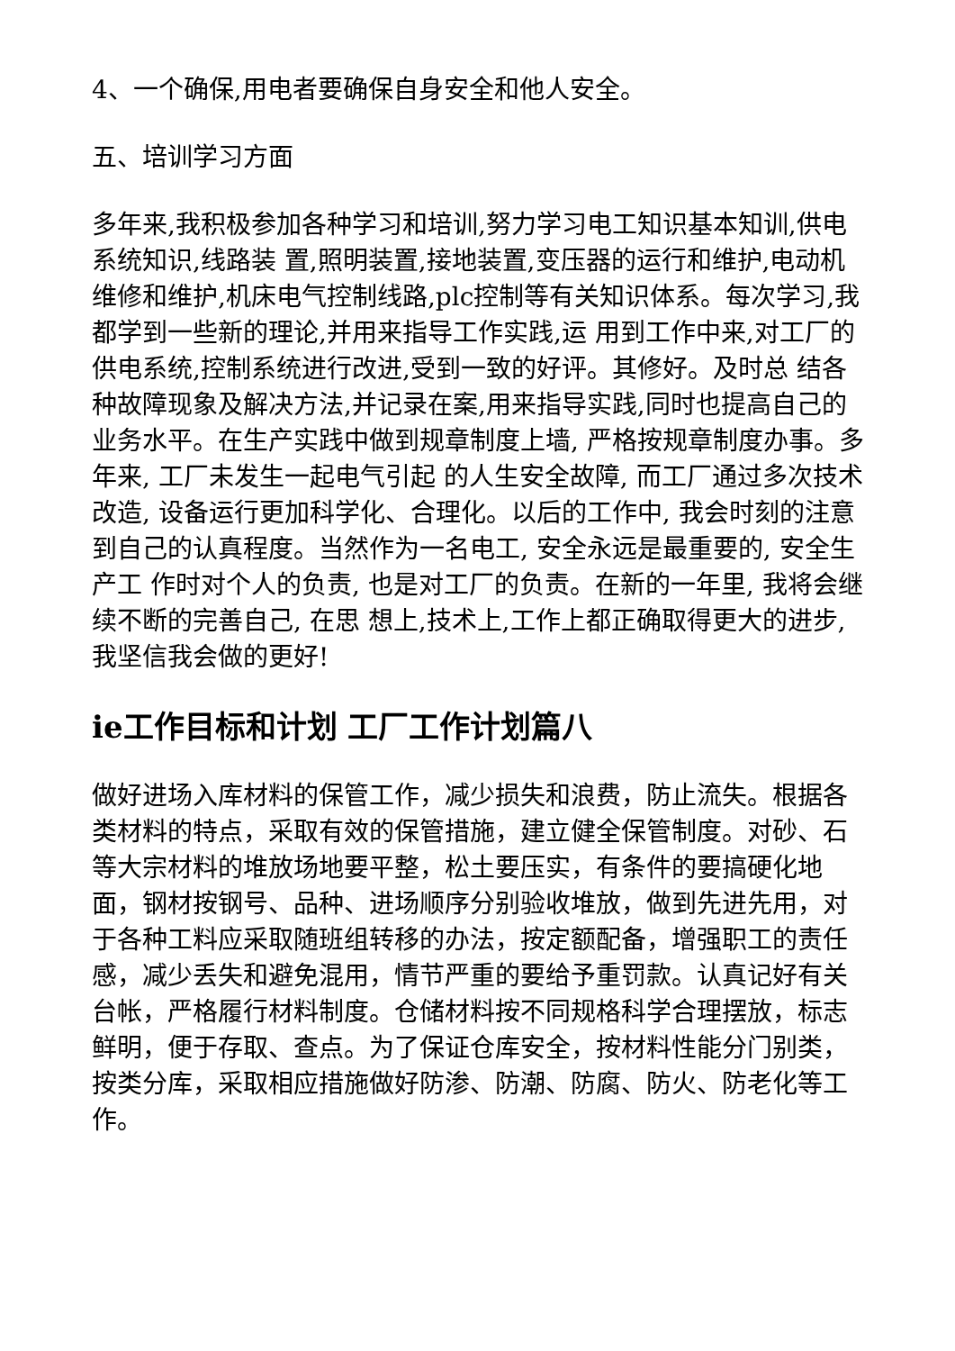4、一个确保,用电者要确保自身安全和他人安全。
五、培训学习方面
多年来,我积极参加各种学习和培训,努力学习电工知识基本知训,供电系统知识,线路装 置,照明装置,接地装置,变压器的运行和维护,电动机维修和维护,机床电气控制线路,plc控制等有关知识体系。每次学习,我都学到一些新的理论,并用来指导工作实践,运 用到工作中来,对工厂的供电系统,控制系统进行改进,受到一致的好评。其修好。及时总 结各种故障现象及解决方法,并记录在案,用来指导实践,同时也提高自己的业务水平。在生产实践中做到规章制度上墙, 严格按规章制度办事。多年来, 工厂未发生一起电气引起 的人生安全故障, 而工厂通过多次技术改造, 设备运行更加科学化、合理化。以后的工作中, 我会时刻的注意到自己的认真程度。当然作为一名电工, 安全永远是最重要的, 安全生产工 作时对个人的负责, 也是对工厂的负责。在新的一年里, 我将会继续不断的完善自己, 在思 想上,技术上,工作上都正确取得更大的进步,我坚信我会做的更好!
ie工作目标和计划 工厂工作计划篇八
做好进场入库材料的保管工作，减少损失和浪费，防止流失。根据各类材料的特点，采取有效的保管措施，建立健全保管制度。对砂、石等大宗材料的堆放场地要平整，松土要压实，有条件的要搞硬化地面，钢材按钢号、品种、进场顺序分别验收堆放，做到先进先用，对于各种工料应采取随班组转移的办法，按定额配备，增强职工的责任感，减少丢失和避免混用，情节严重的要给予重罚款。认真记好有关台帐，严格履行材料制度。仓储材料按不同规格科学合理摆放，标志鲜明，便于存取、查点。为了保证仓库安全，按材料性能分门别类，按类分库，采取相应措施做好防渗、防潮、防腐、防火、防老化等工作。